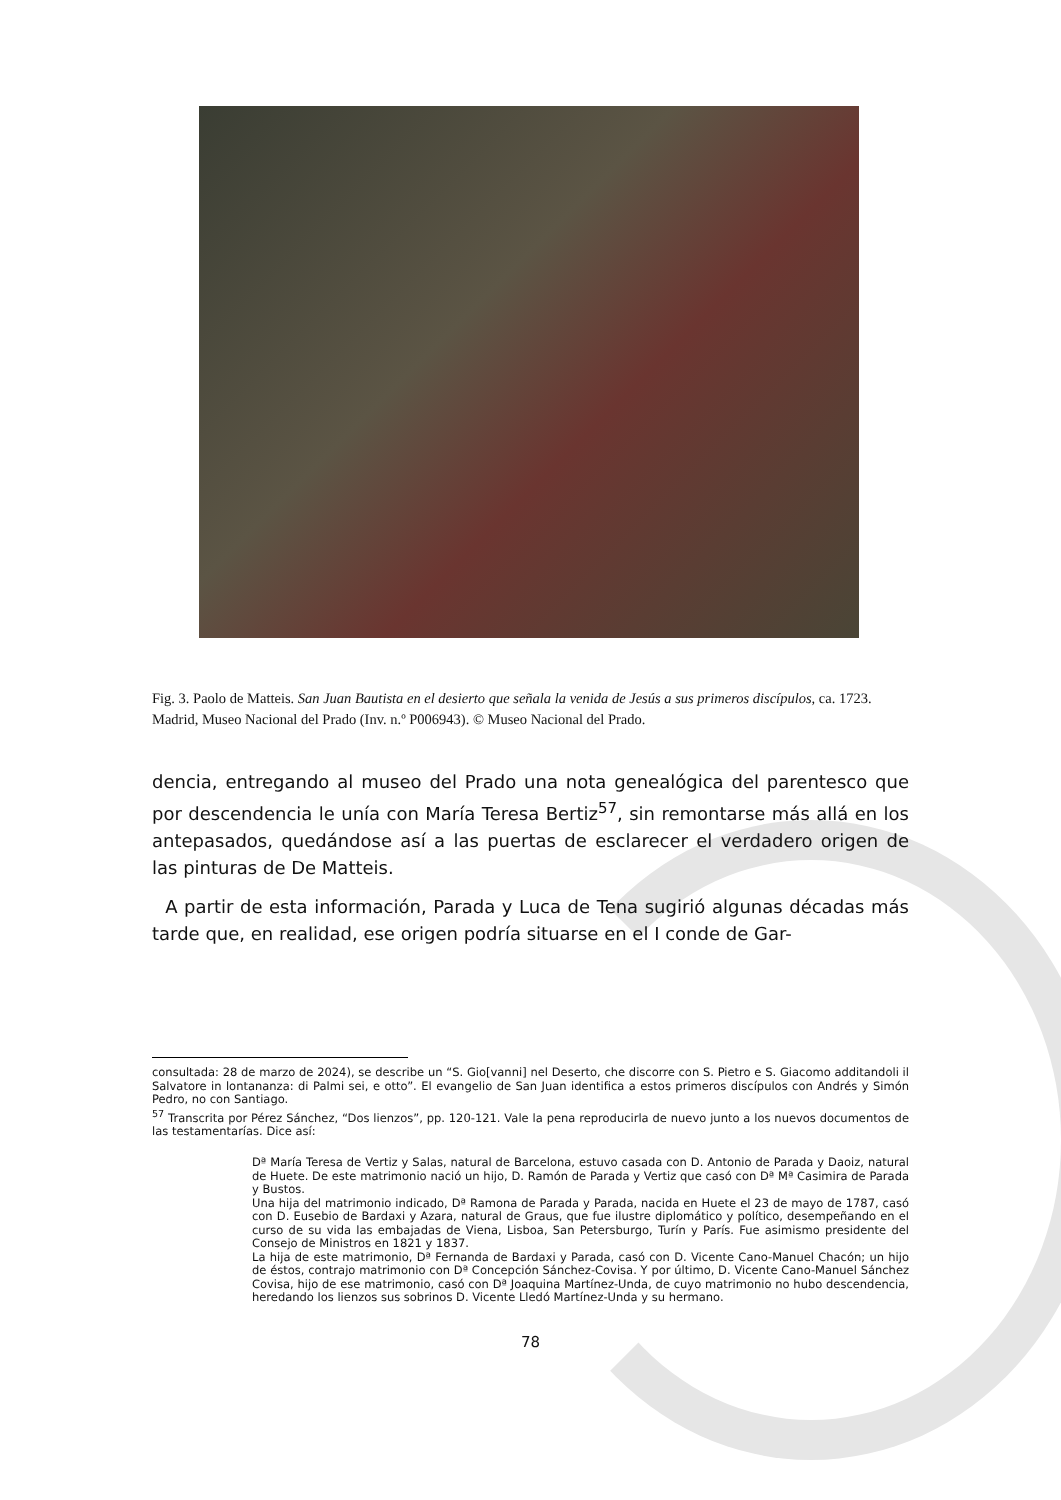Fig. 3. Paolo de Matteis. San Juan Bautista en el desierto que señala la venida de Jesús a sus primeros discípulos, ca. 1723. Madrid, Museo Nacional del Prado (Inv. n.º P006943). © Museo Nacional del Prado.
dencia, entregando al museo del Prado una nota genealógica del parentesco que por descendencia le unía con María Teresa Bertiz<sup>57</sup>, sin remontarse más allá en los antepasados, quedándose así a las puertas de esclarecer el verdadero origen de las pinturas de De Matteis.
A partir de esta información, Parada y Luca de Tena sugirió algunas décadas más tarde que, en realidad, ese origen podría situarse en el I conde de Gar-
consultada: 28 de marzo de 2024), se describe un “S. Gio[vanni] nel Deserto, che discorre con S. Pietro e S. Giacomo additandoli il Salvatore in lontananza: di Palmi sei, e otto”. El evangelio de San Juan identifica a estos primeros discípulos con Andrés y Simón Pedro, no con Santiago.
<sup>57</sup> Transcrita por Pérez Sánchez, “Dos lienzos”, pp. 120-121. Vale la pena reproducirla de nuevo junto a los nuevos documentos de las testamentarías. Dice así:
Dª María Teresa de Vertiz y Salas, natural de Barcelona, estuvo casada con D. Antonio de Parada y Daoiz, natural de Huete. De este matrimonio nació un hijo, D. Ramón de Parada y Vertiz que casó con Dª Mª Casimira de Parada y Bustos.
Una hija del matrimonio indicado, Dª Ramona de Parada y Parada, nacida en Huete el 23 de mayo de 1787, casó con D. Eusebio de Bardaxi y Azara, natural de Graus, que fue ilustre diplomático y político, desempeñando en el curso de su vida las embajadas de Viena, Lisboa, San Petersburgo, Turín y París. Fue asimismo presidente del Consejo de Ministros en 1821 y 1837.
La hija de este matrimonio, Dª Fernanda de Bardaxi y Parada, casó con D. Vicente Cano-Manuel Chacón; un hijo de éstos, contrajo matrimonio con Dª Concepción Sánchez-Covisa. Y por último, D. Vicente Cano-Manuel Sánchez Covisa, hijo de ese matrimonio, casó con Dª Joaquina Martínez-Unda, de cuyo matrimonio no hubo descendencia, heredando los lienzos sus sobrinos D. Vicente Lledó Martínez-Unda y su hermano.
78